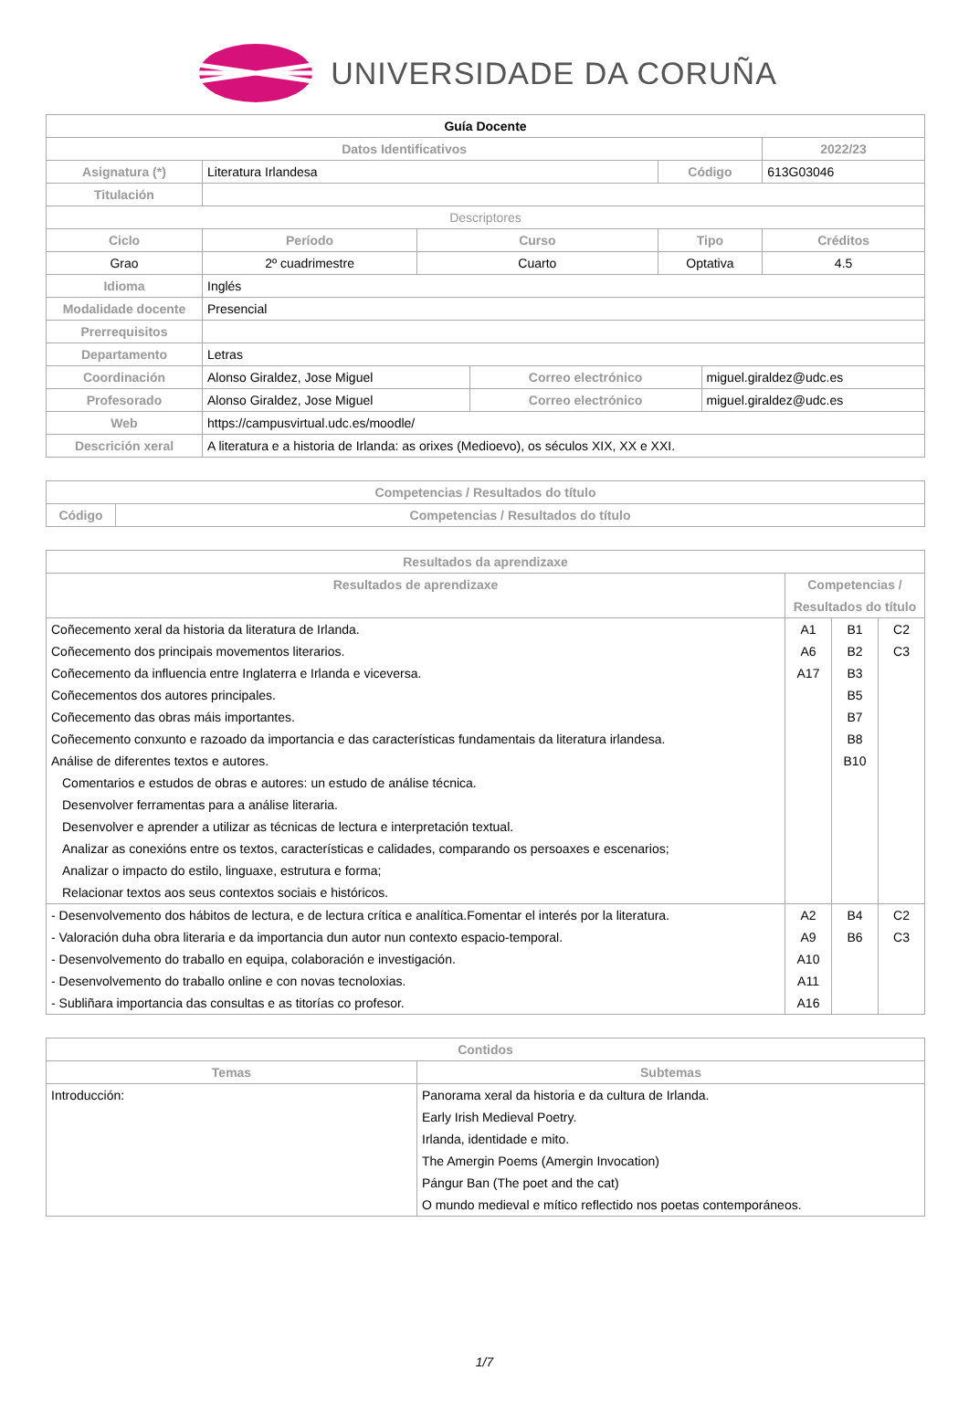UNIVERSIDADE DA CORUÑA
| Guía Docente | | | | | | | |
| Datos Identificativos | | | | | | | 2022/23 |
| Asignatura (*) | Literatura Irlandesa | | | | Código | | 613G03046 |
| Titulación | | | | | | | |
| Descriptores | | | | | | | |
| Ciclo | | Período | Curso | | Tipo | | Créditos |
| Grao | | 2º cuadrimestre | Cuarto | | Optativa | | 4.5 |
| Idioma | Inglés | | | | | | |
| Modalidade docente | Presencial | | | | | | |
| Prerrequisitos | | | | | | | |
| Departamento | Letras | | | | | | |
| Coordinación | Alonso Giraldez, Jose Miguel | | | Correo electrónico | | miguel.giraldez@udc.es | |
| Profesorado | Alonso Giraldez, Jose Miguel | | | Correo electrónico | | miguel.giraldez@udc.es | |
| Web | https://campusvirtual.udc.es/moodle/ | | | | | | |
| Descrición xeral | A literatura e a historia de Irlanda: as orixes (Medioevo), os séculos XIX, XX e XXI. | | | | | | |
| Competencias / Resultados do título | |
| --- | --- |
| Código | Competencias / Resultados do título |
| Resultados da aprendizaxe | | | |
| --- | --- | --- | --- |
| Resultados de aprendizaxe | Competencias / Resultados do título | | |
| Coñecemento xeral da historia da literatura de Irlanda. | A1 | B1 | C2 |
| Coñecemento dos principais movementos literarios. | A6 | B2 | C3 |
| Coñecemento da influencia entre Inglaterra e Irlanda e viceversa. | A17 | B3 | |
| Coñecementos dos autores principales. | | B5 | |
| Coñecemento das obras máis importantes. | | B7 | |
| Coñecemento conxunto e razoado da importancia e das características fundamentais da literatura irlandesa. | | B8 | |
| Análise de diferentes textos e autores. | | B10 | |
| Comentarios e estudos de obras e autores: un estudo de análise técnica. | | | |
| Desenvolver ferramentas para a análise literaria. | | | |
| Desenvolver e aprender a utilizar as técnicas de lectura e interpretación textual. | | | |
| Analizar as conexións entre os textos, características e calidades, comparando os persoaxes e escenarios; | | | |
| Analizar o impacto do estilo, linguaxe, estrutura e forma; | | | |
| Relacionar textos aos seus contextos sociais e históricos. | | | |
| - Desenvolvemento dos hábitos de lectura, e de lectura crítica e analítica.Fomentar el interés por la literatura. | A2 | B4 | C2 |
| - Valoración duha obra literaria e da importancia dun autor nun contexto espacio-temporal. | A9 | B6 | C3 |
| - Desenvolvemento do traballo en equipa, colaboración e investigación. | A10 | | |
| - Desenvolvemento do traballo online e con novas tecnoloxias. | A11 | | |
| - Subliñara importancia das consultas e as titorías co profesor. | A16 | | |
| Contidos | |
| --- | --- |
| Temas | Subtemas |
| Introducción: | Panorama xeral da historia e da cultura de Irlanda. Early Irish Medieval Poetry. Irlanda, identidade e mito. The Amergin Poems (Amergin Invocation) Pángur Ban (The poet and the cat) O mundo medieval e mítico reflectido nos poetas contemporáneos. |
1/7